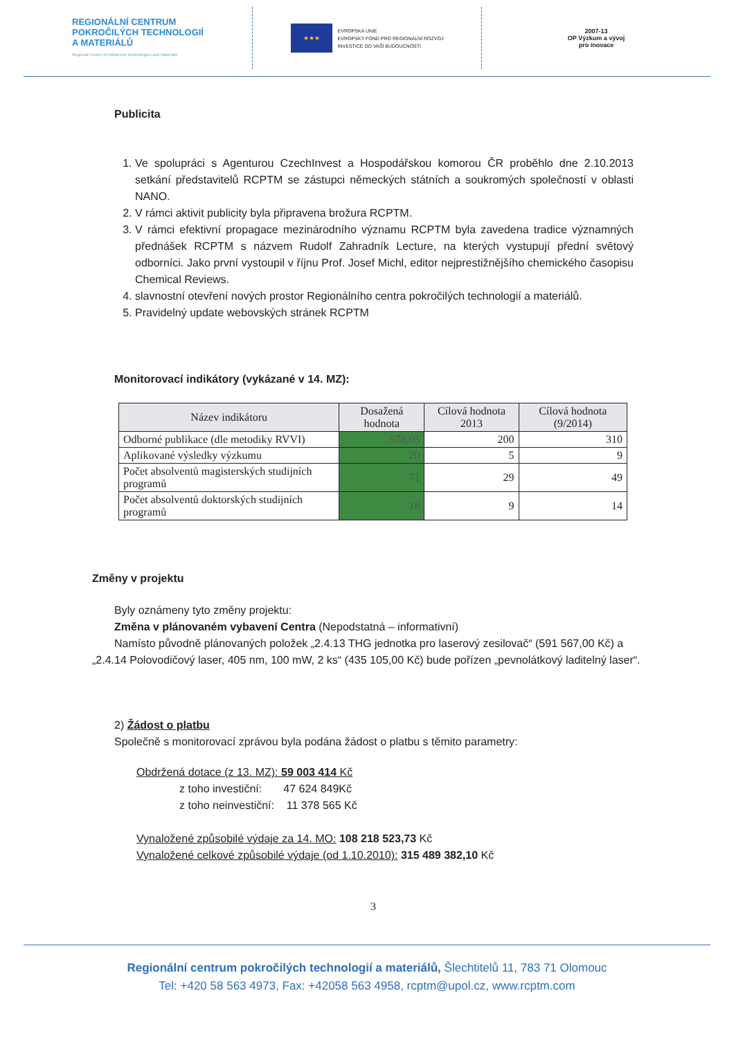REGIONÁLNÍ CENTRUM
POKROČILÝCH TECHNOLOGIÍ
A MATERIÁLŮ
Regional Centre of Advanced Technologies and Materials
★★★
EVROPSKÁ UNIE
EVROPSKÝ FOND PRO REGIONÁLNÍ ROZVOJ
INVESTICE DO VAŠÍ BUDOUCNOSTI
2007-13
OP Výzkum a vývoj
pro inovace
Publicita
1. Ve spolupráci s Agenturou CzechInvest a Hospodářskou komorou ČR proběhlo dne 2.10.2013 setkání představitelů RCPTM se zástupci německých státních a soukromých společností v oblasti NANO.
2. V rámci aktivit publicity byla připravena brožura RCPTM.
3. V rámci efektivní propagace mezinárodního významu RCPTM byla zavedena tradice významných přednášek RCPTM s názvem Rudolf Zahradník Lecture, na kterých vystupují přední světový odborníci. Jako první vystoupil v říjnu Prof. Josef Michl, editor nejprestižnějšího chemického časopisu Chemical Reviews.
4. slavnostní otevření nových prostor Regionálního centra pokročilých technologií a materiálů.
5. Pravidelný update webovských stránek RCPTM
Monitorovací indikátory (vykázané v 14. MZ):
| Název indikátoru | Dosažená hodnota | Cílová hodnota 2013 | Cílová hodnota (9/2014) |
| --- | --- | --- | --- |
| Odborné publikace (dle metodiky RVVI) | 578,05 | 200 | 310 |
| Aplikované výsledky výzkumu | 20 | 5 | 9 |
| Počet absolventů magisterských studijních programů | 71 | 29 | 49 |
| Počet absolventů doktorských studijních programů | 18 | 9 | 14 |
Změny v projektu
Byly oznámeny tyto změny projektu:
Změna v plánovaném vybavení Centra (Nepodstatná – informativní)
Namísto původně plánovaných položek „2.4.13 THG jednotka pro laserový zesilovač“ (591 567,00 Kč) a „2.4.14 Polovodičový laser, 405 nm, 100 mW, 2 ks“ (435 105,00 Kč) bude pořízen „pevnolátkový laditelný laser“.
2) Žádost o platbu
Společně s monitorovací zprávou byla podána žádost o platbu s těmito parametry:
Obdržená dotace (z 13. MZ): 59 003 414 Kč
z toho investiční: 47 624 849Kč
z toho neinvestiční: 11 378 565 Kč
Vynaložené způsobilé výdaje za 14. MO: 108 218 523,73 Kč
Vynaložené celkové způsobilé výdaje (od 1.10.2010): 315 489 382,10 Kč
3
Regionální centrum pokročilých technologií a materiálů, Šlechtitelů 11, 783 71 Olomouc
Tel: +420 58 563 4973, Fax: +42058 563 4958, rcptm@upol.cz, www.rcptm.com